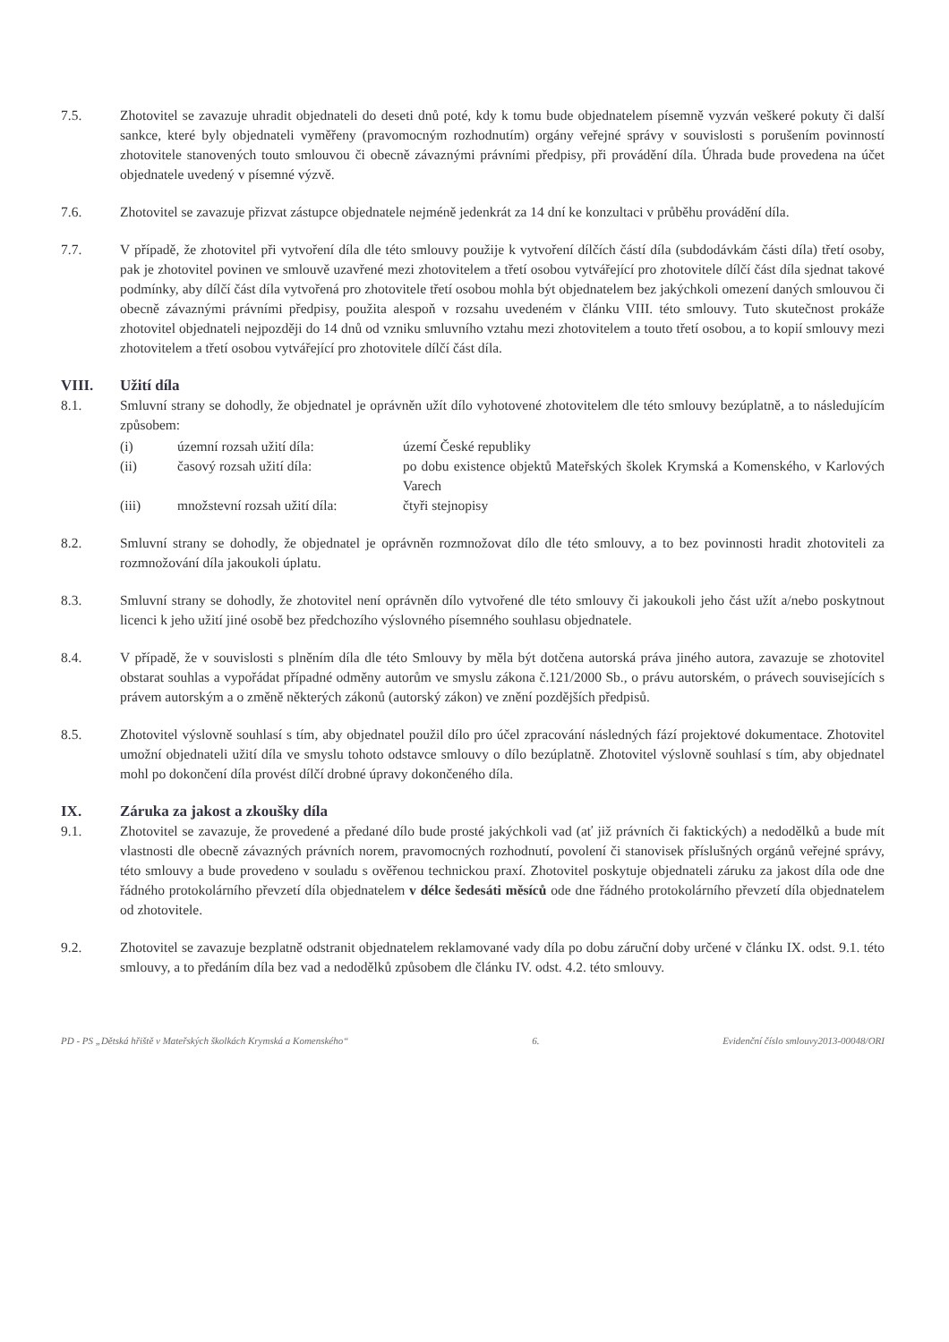7.5. Zhotovitel se zavazuje uhradit objednateli do deseti dnů poté, kdy k tomu bude objednatelem písemně vyzván veškeré pokuty či další sankce, které byly objednateli vyměřeny (pravomocným rozhodnutím) orgány veřejné správy v souvislosti s porušením povinností zhotovitele stanovených touto smlouvou či obecně závaznými právními předpisy, při provádění díla. Úhrada bude provedena na účet objednatele uvedený v písemné výzvě.
7.6. Zhotovitel se zavazuje přizvat zástupce objednatele nejméně jedenkrát za 14 dní ke konzultaci v průběhu provádění díla.
7.7. V případě, že zhotovitel při vytvoření díla dle této smlouvy použije k vytvoření dílčích částí díla (subdodávkám části díla) třetí osoby, pak je zhotovitel povinen ve smlouvě uzavřené mezi zhotovitelem a třetí osobou vytvářející pro zhotovitele dílčí část díla sjednat takové podmínky, aby dílčí část díla vytvořená pro zhotovitele třetí osobou mohla být objednatelem bez jakýchkoli omezení daných smlouvou či obecně závaznými právními předpisy, použita alespoň v rozsahu uvedeném v článku VIII. této smlouvy. Tuto skutečnost prokáže zhotovitel objednateli nejpozději do 14 dnů od vzniku smluvního vztahu mezi zhotovitelem a touto třetí osobou, a to kopií smlouvy mezi zhotovitelem a třetí osobou vytvářející pro zhotovitele dílčí část díla.
VIII. Užití díla
8.1. Smluvní strany se dohodly, že objednatel je oprávněn užít dílo vyhotovené zhotovitelem dle této smlouvy bezúplatně, a to následujícím způsobem:
(i) územní rozsah užití díla: území České republiky (ii) časový rozsah užití díla: po dobu existence objektů Mateřských školek Krymská a Komenského, v Karlových Varech (iii) množstevní rozsah užití díla: čtyři stejnopisy
8.2. Smluvní strany se dohodly, že objednatel je oprávněn rozmnožovat dílo dle této smlouvy, a to bez povinnosti hradit zhotoviteli za rozmnožování díla jakoukoli úplatu.
8.3. Smluvní strany se dohodly, že zhotovitel není oprávněn dílo vytvořené dle této smlouvy či jakoukoli jeho část užít a/nebo poskytnout licenci k jeho užití jiné osobě bez předchozího výslovného písemného souhlasu objednatele.
8.4. V případě, že v souvislosti s plněním díla dle této Smlouvy by měla být dotčena autorská práva jiného autora, zavazuje se zhotovitel obstarat souhlas a vypořádat případné odměny autorům ve smyslu zákona č.121/2000 Sb., o právu autorském, o právech souvisejících s právem autorským a o změně některých zákonů (autorský zákon) ve znění pozdějších předpisů.
8.5. Zhotovitel výslovně souhlasí s tím, aby objednatel použil dílo pro účel zpracování následných fází projektové dokumentace. Zhotovitel umožní objednateli užití díla ve smyslu tohoto odstavce smlouvy o dílo bezúplatně. Zhotovitel výslovně souhlasí s tím, aby objednatel mohl po dokončení díla provést dílčí drobné úpravy dokončeného díla.
IX. Záruka za jakost a zkoušky díla
9.1. Zhotovitel se zavazuje, že provedené a předané dílo bude prosté jakýchkoli vad (ať již právních či faktických) a nedodělků a bude mít vlastnosti dle obecně závazných právních norem, pravomocných rozhodnutí, povolení či stanovisek příslušných orgánů veřejné správy, této smlouvy a bude provedeno v souladu s ověřenou technickou praxí. Zhotovitel poskytuje objednateli záruku za jakost díla ode dne řádného protokolárního převzetí díla objednatelem v délce šedesáti měsíců ode dne řádného protokolárního převzetí díla objednatelem od zhotovitele.
9.2. Zhotovitel se zavazuje bezplatně odstranit objednatelem reklamované vady díla po dobu záruční doby určené v článku IX. odst. 9.1. této smlouvy, a to předáním díla bez vad a nedodělků způsobem dle článku IV. odst. 4.2. této smlouvy.
PD - PS „Dětská hřiště v Mateřských školkách Krymská a Komenského“ 6. Evidenční číslo smlouvy2013-00048/ORI